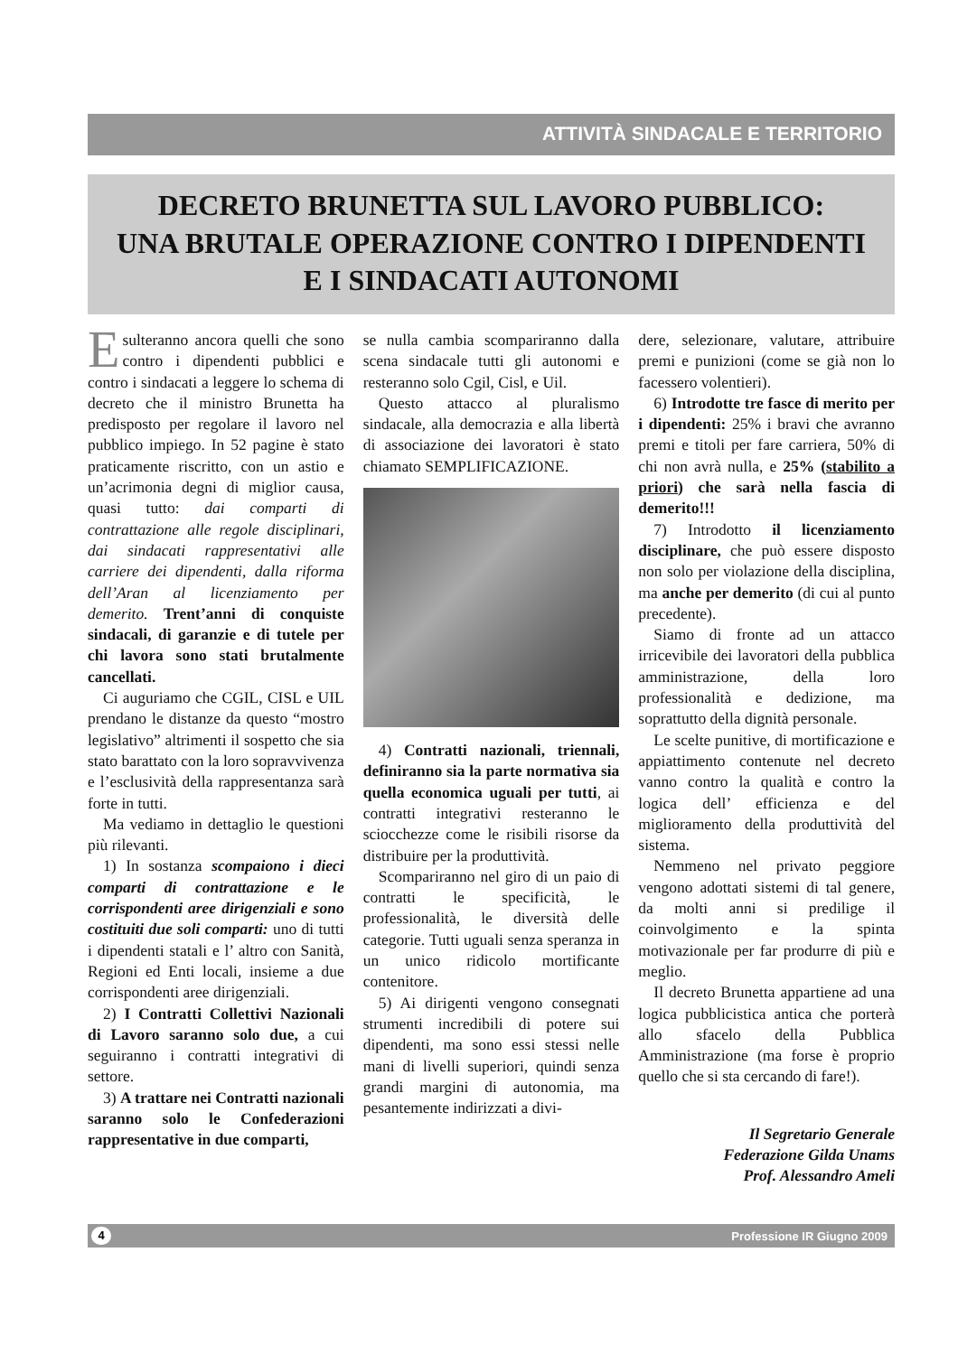ATTIVITÀ SINDACALE E TERRITORIO
DECRETO BRUNETTA SUL LAVORO PUBBLICO:
UNA BRUTALE OPERAZIONE CONTRO I DIPENDENTI
E I SINDACATI AUTONOMI
Esulteranno ancora quelli che sono contro i dipendenti pubblici e contro i sindacati a leggere lo schema di decreto che il ministro Brunetta ha predisposto per regolare il lavoro nel pubblico impiego. In 52 pagine è stato praticamente riscritto, con un astio e un’acrimonia degni di miglior causa, quasi tutto: dai comparti di contrattazione alle regole disciplinari, dai sindacati rappresentativi alle carriere dei dipendenti, dalla riforma dell’Aran al licenziamento per demerito. Trent’anni di conquiste sindacali, di garanzie e di tutele per chi lavora sono stati brutalmente cancellati.
Ci auguriamo che CGIL, CISL e UIL prendano le distanze da questo “mostro legislativo” altrimenti il sospetto che sia stato barattato con la loro sopravvivenza e l’esclusività della rappresentanza sarà forte in tutti.
Ma vediamo in dettaglio le questioni più rilevanti.
1) In sostanza scompaiono i dieci comparti di contrattazione e le corrispondenti aree dirigenziali e sono costituiti due soli comparti: uno di tutti i dipendenti statali e l’ altro con Sanità, Regioni ed Enti locali, insieme a due corrispondenti aree dirigenziali.
2) I Contratti Collettivi Nazionali di Lavoro saranno solo due, a cui seguiranno i contratti integrativi di settore.
3) A trattare nei Contratti nazionali saranno solo le Confederazioni rappresentative in due comparti,
se nulla cambia scompariranno dalla scena sindacale tutti gli autonomi e resteranno solo Cgil, Cisl, e Uil.
Questo attacco al pluralismo sindacale, alla democrazia e alla libertà di associazione dei lavoratori è stato chiamato SEMPLIFICAZIONE.
4) Contratti nazionali, triennali, definiranno sia la parte normativa sia quella economica uguali per tutti, ai contratti integrativi resteranno le sciocchezze come le risibili risorse da distribuire per la produttività.
Scompariranno nel giro di un paio di contratti le specificità, le professionalità, le diversità delle categorie. Tutti uguali senza speranza in un unico ridicolo mortificante contenitore.
5) Ai dirigenti vengono consegnati strumenti incredibili di potere sui dipendenti, ma sono essi stessi nelle mani di livelli superiori, quindi senza grandi margini di autonomia, ma pesantemente indirizzati a divi-
dere, selezionare, valutare, attribuire premi e punizioni (come se già non lo facessero volentieri).
6) Introdotte tre fasce di merito per i dipendenti: 25% i bravi che avranno premi e titoli per fare carriera, 50% di chi non avrà nulla, e 25% (stabilito a priori) che sarà nella fascia di demerito!!!
7) Introdotto il licenziamento disciplinare, che può essere disposto non solo per violazione della disciplina, ma anche per demerito (di cui al punto precedente).
Siamo di fronte ad un attacco irricevibile dei lavoratori della pubblica amministrazione, della loro professionalità e dedizione, ma soprattutto della dignità personale.
Le scelte punitive, di mortificazione e appiattimento contenute nel decreto vanno contro la qualità e contro la logica dell’ efficienza e del miglioramento della produttività del sistema.
Nemmeno nel privato peggiore vengono adottati sistemi di tal genere, da molti anni si predilige il coinvolgimento e la spinta motivazionale per far produrre di più e meglio.
Il decreto Brunetta appartiene ad una logica pubblicistica antica che porterà allo sfacelo della Pubblica Amministrazione (ma forse è proprio quello che si sta cercando di fare!).
Il Segretario Generale
Federazione Gilda Unams
Prof. Alessandro Ameli
4 Professione IR Giugno 2009